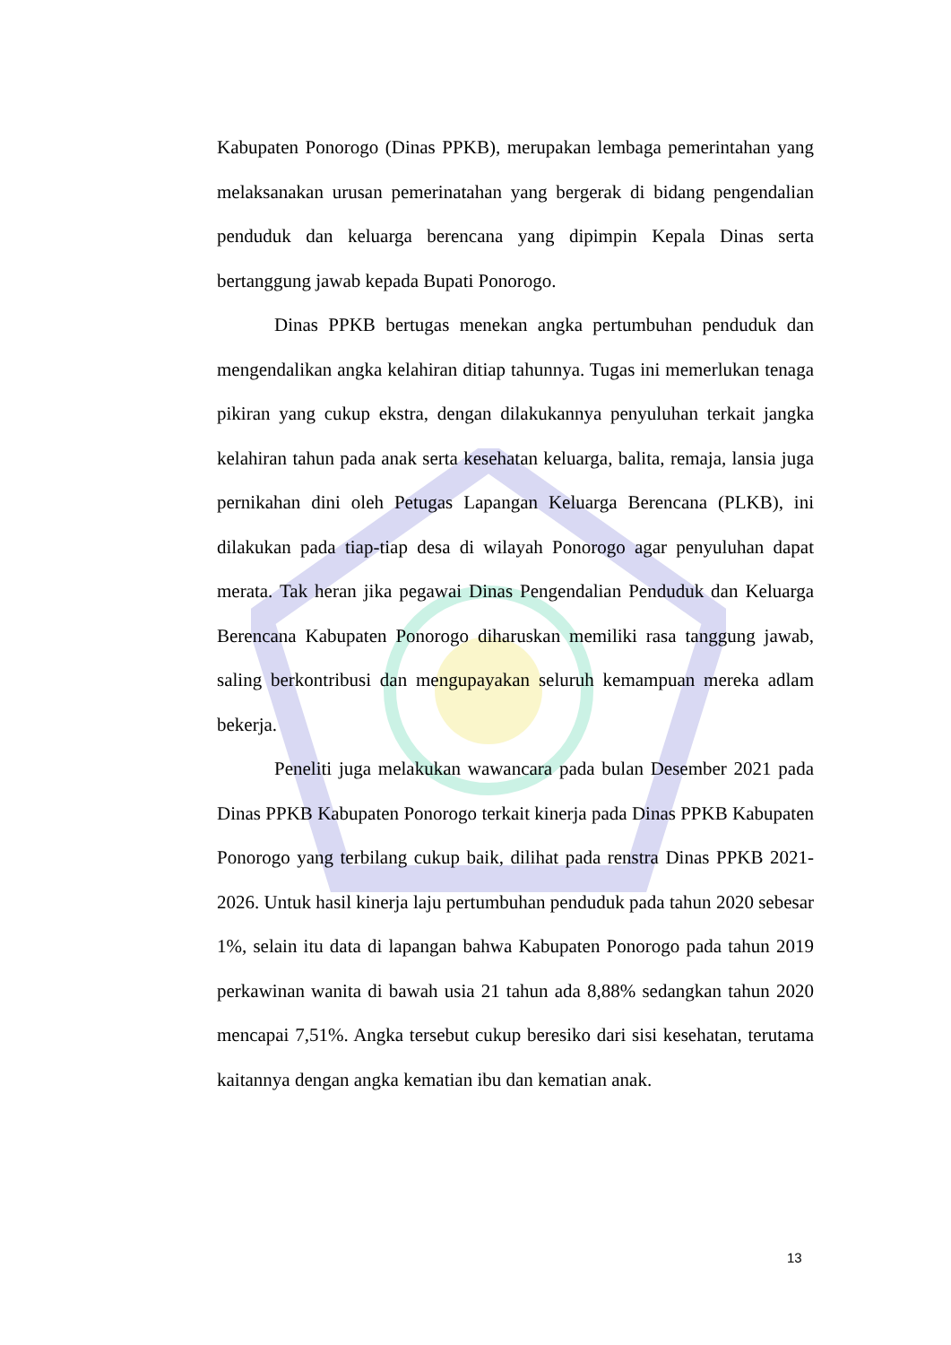Kabupaten Ponorogo (Dinas PPKB), merupakan lembaga pemerintahan yang melaksanakan urusan pemerinatahan yang bergerak di bidang pengendalian penduduk dan keluarga berencana yang dipimpin Kepala Dinas serta bertanggung jawab kepada Bupati Ponorogo.
Dinas PPKB bertugas menekan angka pertumbuhan penduduk dan mengendalikan angka kelahiran ditiap tahunnya. Tugas ini memerlukan tenaga pikiran yang cukup ekstra, dengan dilakukannya penyuluhan terkait jangka kelahiran tahun pada anak serta kesehatan keluarga, balita, remaja, lansia juga pernikahan dini oleh Petugas Lapangan Keluarga Berencana (PLKB), ini dilakukan pada tiap-tiap desa di wilayah Ponorogo agar penyuluhan dapat merata. Tak heran jika pegawai Dinas Pengendalian Penduduk dan Keluarga Berencana Kabupaten Ponorogo diharuskan memiliki rasa tanggung jawab, saling berkontribusi dan mengupayakan seluruh kemampuan mereka adlam bekerja.
Peneliti juga melakukan wawancara pada bulan Desember 2021 pada Dinas PPKB Kabupaten Ponorogo terkait kinerja pada Dinas PPKB Kabupaten Ponorogo yang terbilang cukup baik, dilihat pada renstra Dinas PPKB 2021-2026. Untuk hasil kinerja laju pertumbuhan penduduk pada tahun 2020 sebesar 1%, selain itu data di lapangan bahwa Kabupaten Ponorogo pada tahun 2019 perkawinan wanita di bawah usia 21 tahun ada 8,88% sedangkan tahun 2020 mencapai 7,51%. Angka tersebut cukup beresiko dari sisi kesehatan, terutama kaitannya dengan angka kematian ibu dan kematian anak.
13